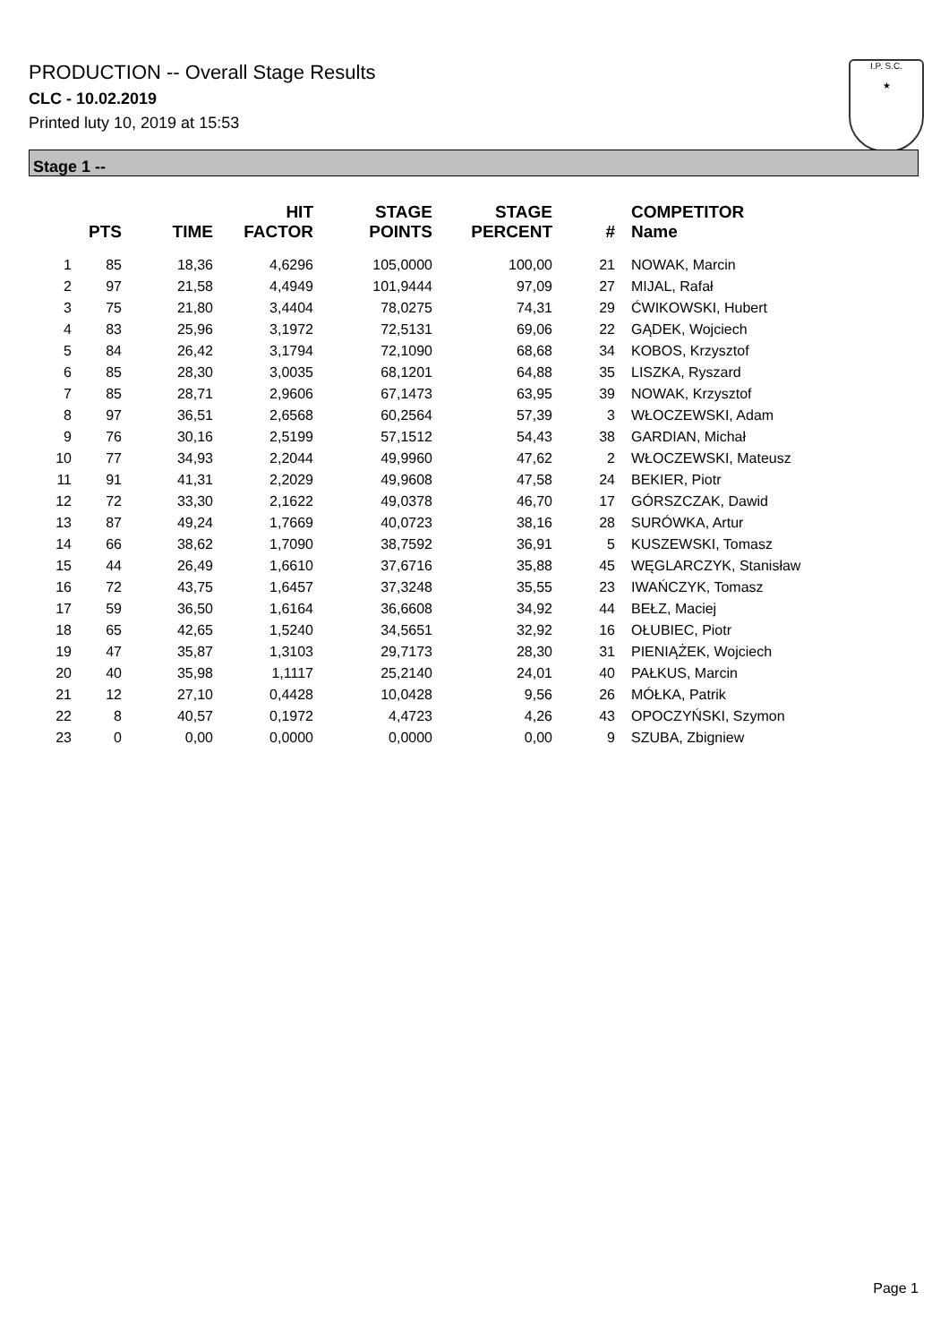PRODUCTION -- Overall Stage Results
CLC - 10.02.2019
Printed luty 10, 2019 at 15:53
I.P. S.C.
★
Stage 1 --
| | PTS | TIME | HIT FACTOR | STAGE POINTS | STAGE PERCENT | # | COMPETITOR Name |
| --- | --- | --- | --- | --- | --- | --- | --- |
| 1 | 85 | 18,36 | 4,6296 | 105,0000 | 100,00 | 21 | NOWAK, Marcin |
| 2 | 97 | 21,58 | 4,4949 | 101,9444 | 97,09 | 27 | MIJAL, Rafał |
| 3 | 75 | 21,80 | 3,4404 | 78,0275 | 74,31 | 29 | ĆWIKOWSKI, Hubert |
| 4 | 83 | 25,96 | 3,1972 | 72,5131 | 69,06 | 22 | GĄDEK, Wojciech |
| 5 | 84 | 26,42 | 3,1794 | 72,1090 | 68,68 | 34 | KOBOS, Krzysztof |
| 6 | 85 | 28,30 | 3,0035 | 68,1201 | 64,88 | 35 | LISZKA, Ryszard |
| 7 | 85 | 28,71 | 2,9606 | 67,1473 | 63,95 | 39 | NOWAK, Krzysztof |
| 8 | 97 | 36,51 | 2,6568 | 60,2564 | 57,39 | 3 | WŁOCZEWSKI, Adam |
| 9 | 76 | 30,16 | 2,5199 | 57,1512 | 54,43 | 38 | GARDIAN, Michał |
| 10 | 77 | 34,93 | 2,2044 | 49,9960 | 47,62 | 2 | WŁOCZEWSKI, Mateusz |
| 11 | 91 | 41,31 | 2,2029 | 49,9608 | 47,58 | 24 | BEKIER, Piotr |
| 12 | 72 | 33,30 | 2,1622 | 49,0378 | 46,70 | 17 | GÓRSZCZAK, Dawid |
| 13 | 87 | 49,24 | 1,7669 | 40,0723 | 38,16 | 28 | SURÓWKA, Artur |
| 14 | 66 | 38,62 | 1,7090 | 38,7592 | 36,91 | 5 | KUSZEWSKI, Tomasz |
| 15 | 44 | 26,49 | 1,6610 | 37,6716 | 35,88 | 45 | WĘGLARCZYK, Stanisław |
| 16 | 72 | 43,75 | 1,6457 | 37,3248 | 35,55 | 23 | IWAŃCZYK, Tomasz |
| 17 | 59 | 36,50 | 1,6164 | 36,6608 | 34,92 | 44 | BEŁZ, Maciej |
| 18 | 65 | 42,65 | 1,5240 | 34,5651 | 32,92 | 16 | OŁUBIEC, Piotr |
| 19 | 47 | 35,87 | 1,3103 | 29,7173 | 28,30 | 31 | PIENIĄŻEK, Wojciech |
| 20 | 40 | 35,98 | 1,1117 | 25,2140 | 24,01 | 40 | PAŁKUS, Marcin |
| 21 | 12 | 27,10 | 0,4428 | 10,0428 | 9,56 | 26 | MÓŁKA, Patrik |
| 22 | 8 | 40,57 | 0,1972 | 4,4723 | 4,26 | 43 | OPOCZYŃSKI, Szymon |
| 23 | 0 | 0,00 | 0,0000 | 0,0000 | 0,00 | 9 | SZUBA, Zbigniew |
Page 1